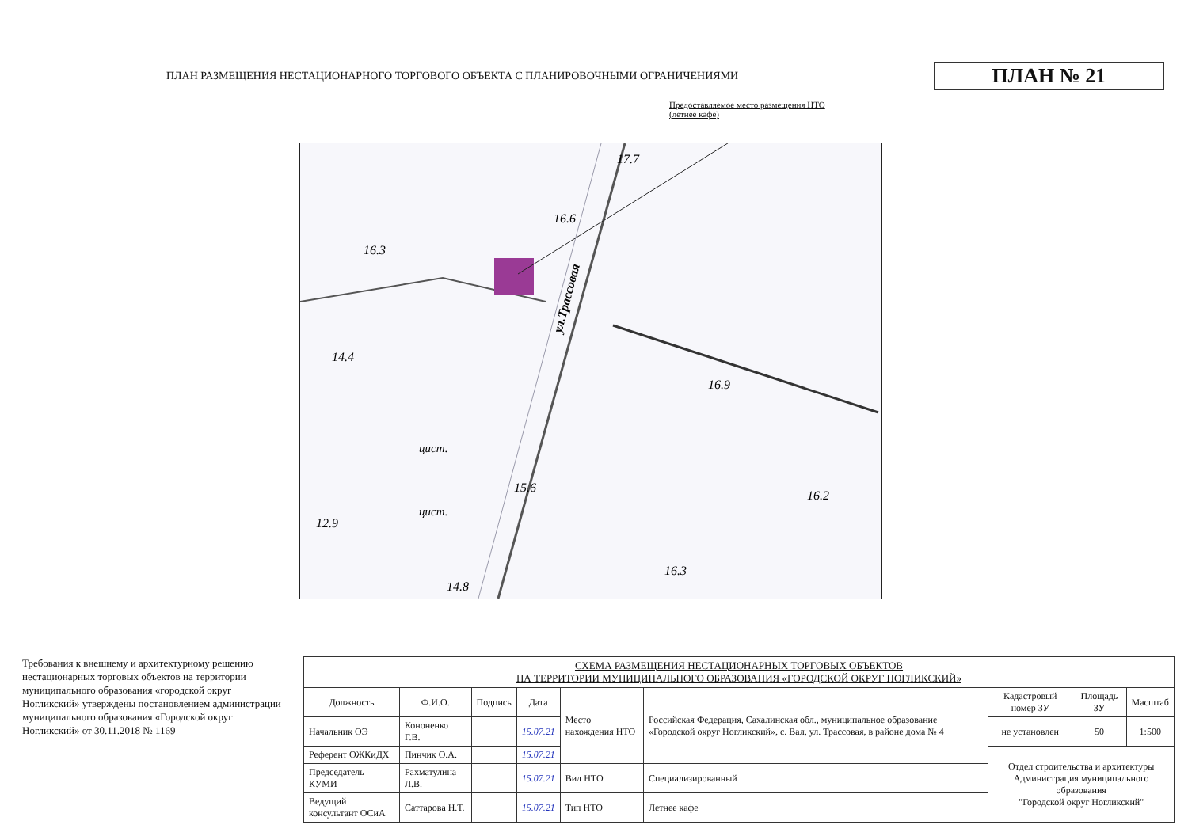ПЛАН РАЗМЕЩЕНИЯ НЕСТАЦИОНАРНОГО ТОРГОВОГО ОБЪЕКТА С ПЛАНИРОВОЧНЫМИ ОГРАНИЧЕНИЯМИ
ПЛАН № 21
Предоставляемое место размещения НТО
(летнее кафе)
16.3
16.6
14.4
12.9
15.6
14.8
16.9
16.2
16.3
17.7
ул.Трассовая
цист.
цист.
Требования к внешнему и архитектурному решению нестационарных торговых объектов на территории муниципального образования «городской округ Ногликский» утверждены постановлением администрации муниципального образования «Городской округ Ногликский» от 30.11.2018 № 1169
| СХЕМА РАЗМЕЩЕНИЯ НЕСТАЦИОНАРНЫХ ТОРГОВЫХ ОБЪЕКТОВ НА ТЕРРИТОРИИ МУНИЦИПАЛЬНОГО ОБРАЗОВАНИЯ «ГОРОДСКОЙ ОКРУГ НОГЛИКСКИЙ» | | | | | | | | |
| Должность | Ф.И.О. | Подпись | Дата | Место нахождения НТО | Российская Федерация, Сахалинская обл., муниципальное образование «Городской округ Ногликский», с. Вал, ул. Трассовая, в районе дома № 4 | Кадастровый номер ЗУ | Площадь ЗУ | Масштаб |
| Начальник ОЭ | Кононенко Г.В. | | 15.07.21 | | | не установлен | 50 | 1:500 |
| Референт ОЖКиДХ | Пинчик О.А. | | 15.07.21 | | | Отдел строительства и архитектуры Администрация муниципального образования "Городской округ Ногликский" | | |
| Председатель КУМИ | Рахматулина Л.В. | | 15.07.21 | Вид НТО | Специализированный | | | |
| Ведущий консультант ОСиА | Саттарова Н.Т. | | 15.07.21 | Тип НТО | Летнее кафе | | | |